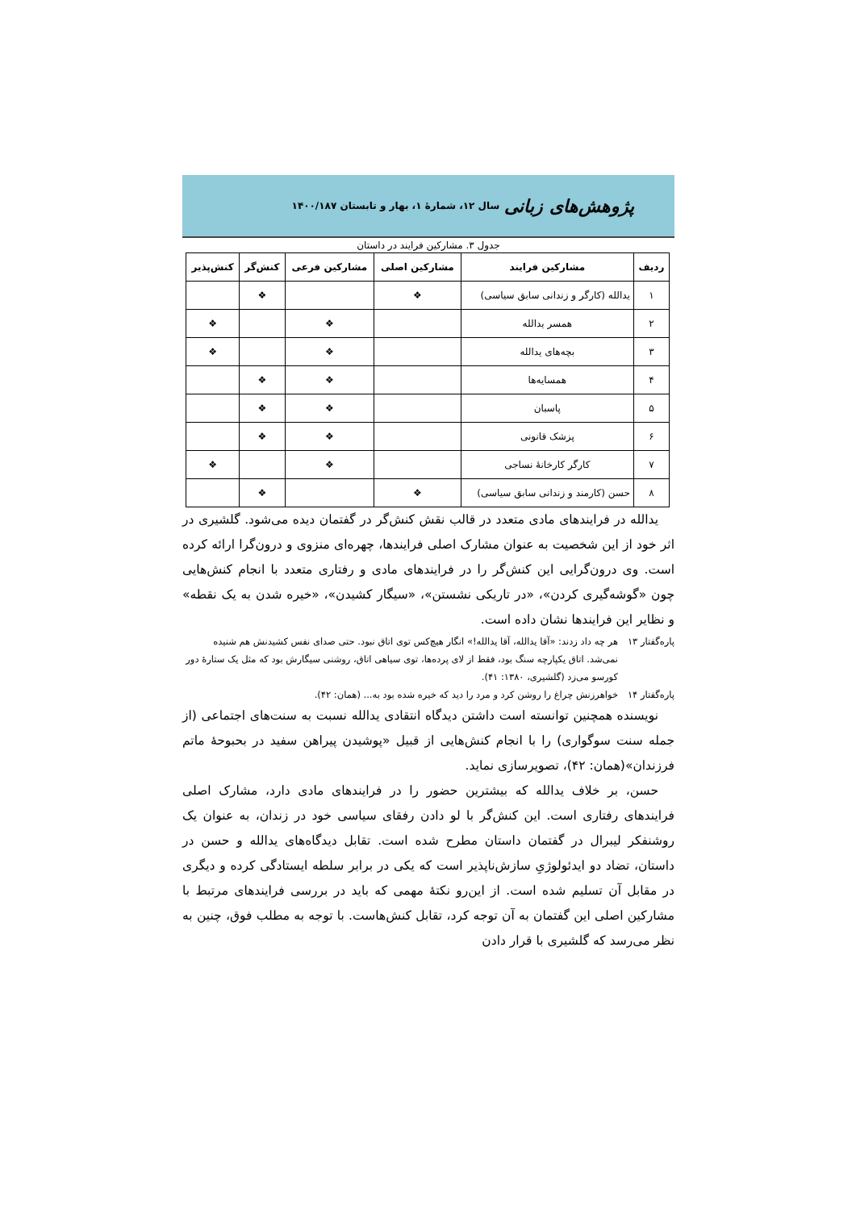پژوهش‌های زبانی سال ۱۲، شمارهٔ ۱، بهار و تابستان ۱۴۰۰/۱۸۷
جدول ۳. مشارکین فرایند در داستان
| ردیف | مشارکین فرایند | مشارکین اصلی | مشارکین فرعی | کنش‌گر | کنش‌پذیر |
| --- | --- | --- | --- | --- | --- |
| ۱ | یدالله (کارگر و زندانی سابق سیاسی) | ❖ | | ❖ | |
| ۲ | همسر یدالله | | ❖ | | ❖ |
| ۳ | بچه‌های یدالله | | ❖ | | ❖ |
| ۴ | همسایه‌ها | | ❖ | ❖ | |
| ۵ | پاسبان | | ❖ | ❖ | |
| ۶ | پزشک قانونی | | ❖ | ❖ | |
| ۷ | کارگر کارخانهٔ نساجی | | ❖ | | ❖ |
| ۸ | حسن (کارمند و زندانی سابق سیاسی) | ❖ | | ❖ | |
یدالله در فرایندهای مادی متعدد در قالب نقش کنش‌گر در گفتمان دیده می‌شود. گلشیری در اثر خود از این شخصیت به عنوان مشارک اصلی فرایندها، چهره‌ای منزوی و درون‌گرا ارائه کرده است. وی درون‌گرایی این کنش‌گر را در فرایندهای مادی و رفتاری متعدد با انجام کنش‌هایی چون «گوشه‌گیری کردن»، «در تاریکی نشستن»، «سیگار کشیدن»، «خیره شدن به یک نقطه» و نظایر این فرایندها نشان داده است.
پاره‌گفتار ۱۳ هر چه داد زدند: «آقا یدالله، آقا یدالله!» انگار هیچ‌کس توی اتاق نبود. حتی صدای نفس کشیدنش هم شنیده نمی‌شد. اتاق یکپارچه سنگ بود، فقط از لای پرده‌ها، توی سیاهی اتاق، روشنی سیگارش بود که مثل یک ستارهٔ دور کورسو می‌زد (گلشیری، ۱۳۸۰: ۴۱).
پاره‌گفتار ۱۴ خواهرزنش چراغ را روشن کرد و مرد را دید که خیره شده بود به... (همان: ۴۲).
نویسنده همچنین توانسته است داشتن دیدگاه انتقادی یدالله نسبت به سنت‌های اجتماعی (از جمله سنت سوگواری) را با انجام کنش‌هایی از قبیل «پوشیدن پیراهن سفید در بحبوحهٔ ماتم فرزندان»(همان: ۴۲)، تصویرسازی نماید.
حسن، بر خلاف یدالله که بیشترین حضور را در فرایندهای مادی دارد، مشارک اصلی فرایندهای رفتاری است. این کنش‌گر با لو دادن رفقای سیاسی خود در زندان، به عنوان یک روشنفکر لیبرال در گفتمان داستان مطرح شده است. تقابل دیدگاه‌های یدالله و حسن در داستان، تضاد دو ایدئولوژیِ سازش‌ناپذیر است که یکی در برابر سلطه ایستادگی کرده و دیگری در مقابل آن تسلیم شده است. از این‌رو نکتهٔ مهمی که باید در بررسی فرایندهای مرتبط با مشارکین اصلی این گفتمان به آن توجه کرد، تقابل کنش‌هاست. با توجه به مطلب فوق، چنین به نظر می‌رسد که گلشیری با قرار دادن